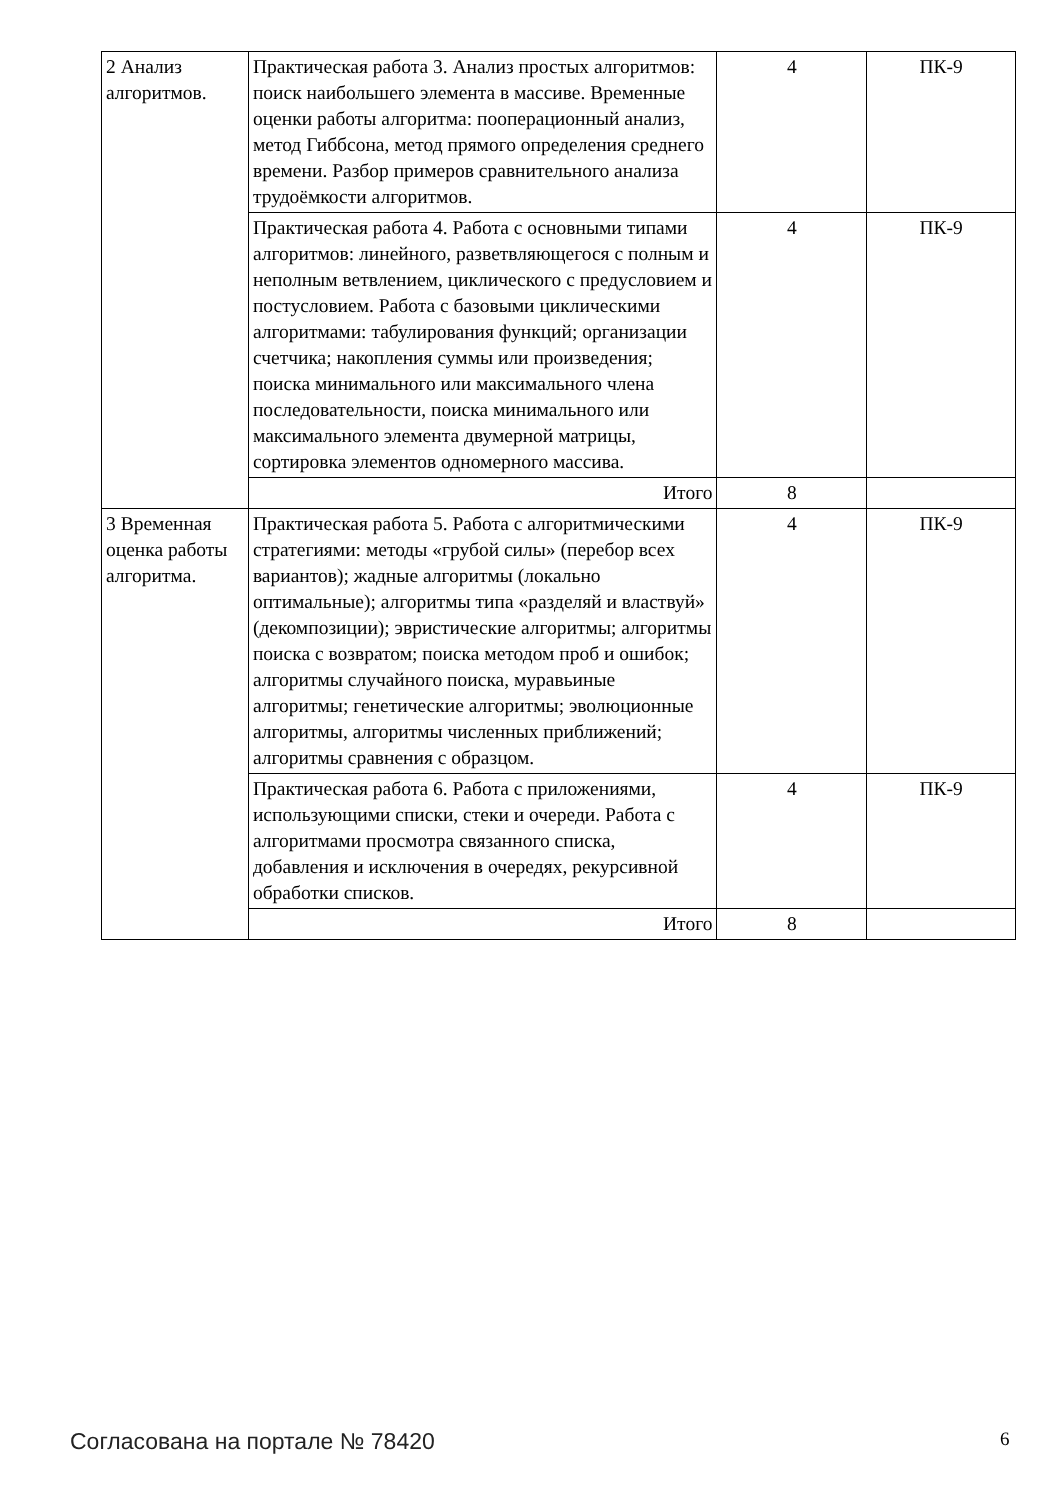| 2 Анализ алгоритмов. | Практическая работа 3. Анализ простых алгоритмов: поиск наибольшего элемента в массиве. Временные оценки работы алгоритма: пооперационный анализ, метод Гиббсона, метод прямого определения среднего времени. Разбор примеров сравнительного анализа трудоёмкости алгоритмов. | 4 | ПК-9 |
| | Практическая работа 4. Работа с основными типами алгоритмов: линейного, разветвляющегося с полным и неполным ветвлением, циклического с предусловием и постусловием. Работа с базовыми циклическими алгоритмами: табулирования функций; организации счетчика; накопления суммы или произведения; поиска минимального или максимального члена последовательности, поиска минимального или максимального элемента двумерной матрицы, сортировка элементов одномерного массива. | 4 | ПК-9 |
| | Итого | 8 | |
| 3 Временная оценка работы алгоритма. | Практическая работа 5. Работа с алгоритмическими стратегиями: методы «грубой силы» (перебор всех вариантов); жадные алгоритмы (локально оптимальные); алгоритмы типа «разделяй и властвуй» (декомпозиции); эвристические алгоритмы; алгоритмы поиска с возвратом; поиска методом проб и ошибок; алгоритмы случайного поиска, муравьиные алгоритмы; генетические алгоритмы; эволюционные алгоритмы, алгоритмы численных приближений; алгоритмы сравнения с образцом. | 4 | ПК-9 |
| | Практическая работа 6. Работа с приложениями, использующими списки, стеки и очереди. Работа с алгоритмами просмотра связанного списка, добавления и исключения в очередях, рекурсивной обработки списков. | 4 | ПК-9 |
| | Итого | 8 | |
Согласована на портале № 78420 6